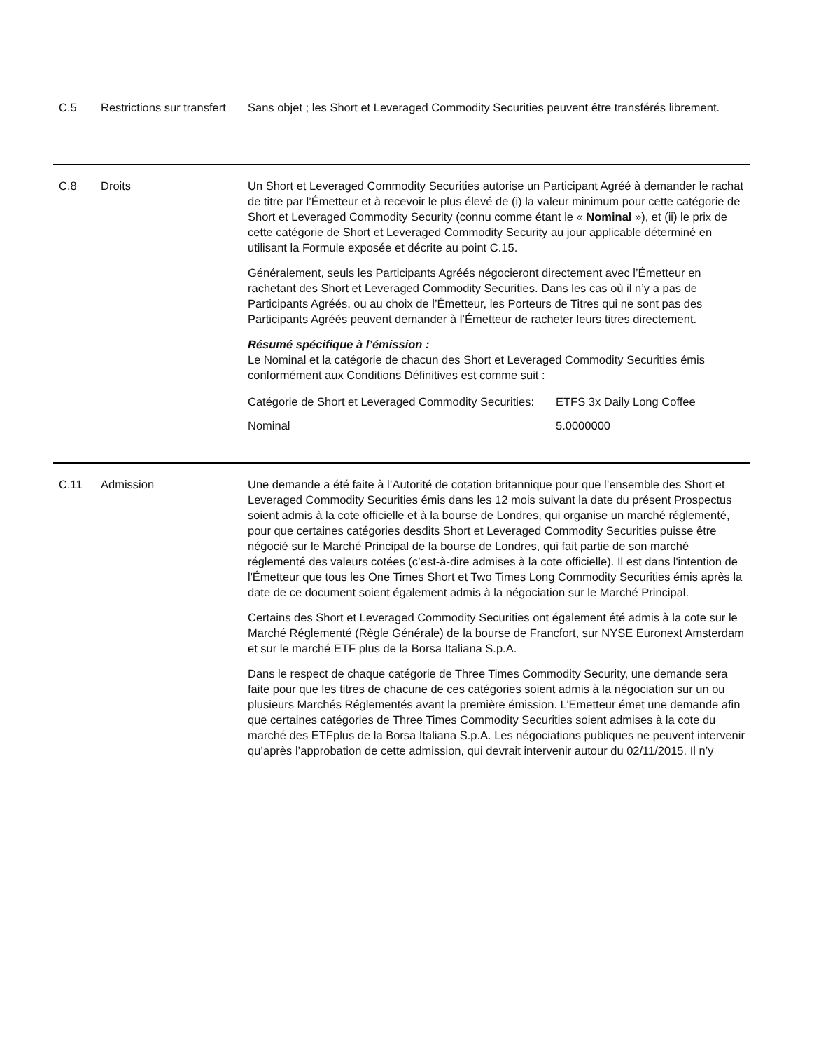C.5 Restrictions sur transfert
Sans objet ; les Short et Leveraged Commodity Securities peuvent être transférés librement.
C.8 Droits Un Short et Leveraged Commodity Securities autorise un Participant Agréé à demander le rachat de titre par l’Émetteur et à recevoir le plus élevé de (i) la valeur minimum pour cette catégorie de Short et Leveraged Commodity Security (connu comme étant le « Nominal »), et (ii) le prix de cette catégorie de Short et Leveraged Commodity Security au jour applicable déterminé en utilisant la Formule exposée et décrite au point C.15.
Généralement, seuls les Participants Agréés négocieront directement avec l’Émetteur en rachetant des Short et Leveraged Commodity Securities. Dans les cas où il n’y a pas de Participants Agréés, ou au choix de l’Émetteur, les Porteurs de Titres qui ne sont pas des Participants Agréés peuvent demander à l’Émetteur de racheter leurs titres directement.
Résumé spécifique à l’émission :
Le Nominal et la catégorie de chacun des Short et Leveraged Commodity Securities émis conformément aux Conditions Définitives est comme suit :
| Catégorie de Short et Leveraged Commodity Securities: | ETFS 3x Daily Long Coffee |
| Nominal | 5.0000000 |
C.11 Admission Une demande a été faite à l’Autorité de cotation britannique pour que l’ensemble des Short et Leveraged Commodity Securities émis dans les 12 mois suivant la date du présent Prospectus soient admis à la cote officielle et à la bourse de Londres, qui organise un marché réglementé, pour que certaines catégories desdits Short et Leveraged Commodity Securities puisse être négocié sur le Marché Principal de la bourse de Londres, qui fait partie de son marché réglementé des valeurs cotées (c’est-à-dire admises à la cote officielle). Il est dans l'intention de l'Émetteur que tous les One Times Short et Two Times Long Commodity Securities émis après la date de ce document soient également admis à la négociation sur le Marché Principal.
Certains des Short et Leveraged Commodity Securities ont également été admis à la cote sur le Marché Réglementé (Règle Générale) de la bourse de Francfort, sur NYSE Euronext Amsterdam et sur le marché ETF plus de la Borsa Italiana S.p.A.
Dans le respect de chaque catégorie de Three Times Commodity Security, une demande sera faite pour que les titres de chacune de ces catégories soient admis à la négociation sur un ou plusieurs Marchés Réglementés avant la première émission. L’Emetteur émet une demande afin que certaines catégories de Three Times Commodity Securities soient admises à la cote du marché des ETFplus de la Borsa Italiana S.p.A. Les négociations publiques ne peuvent intervenir qu’après l’approbation de cette admission, qui devrait intervenir autour du 02/11/2015. Il n’y